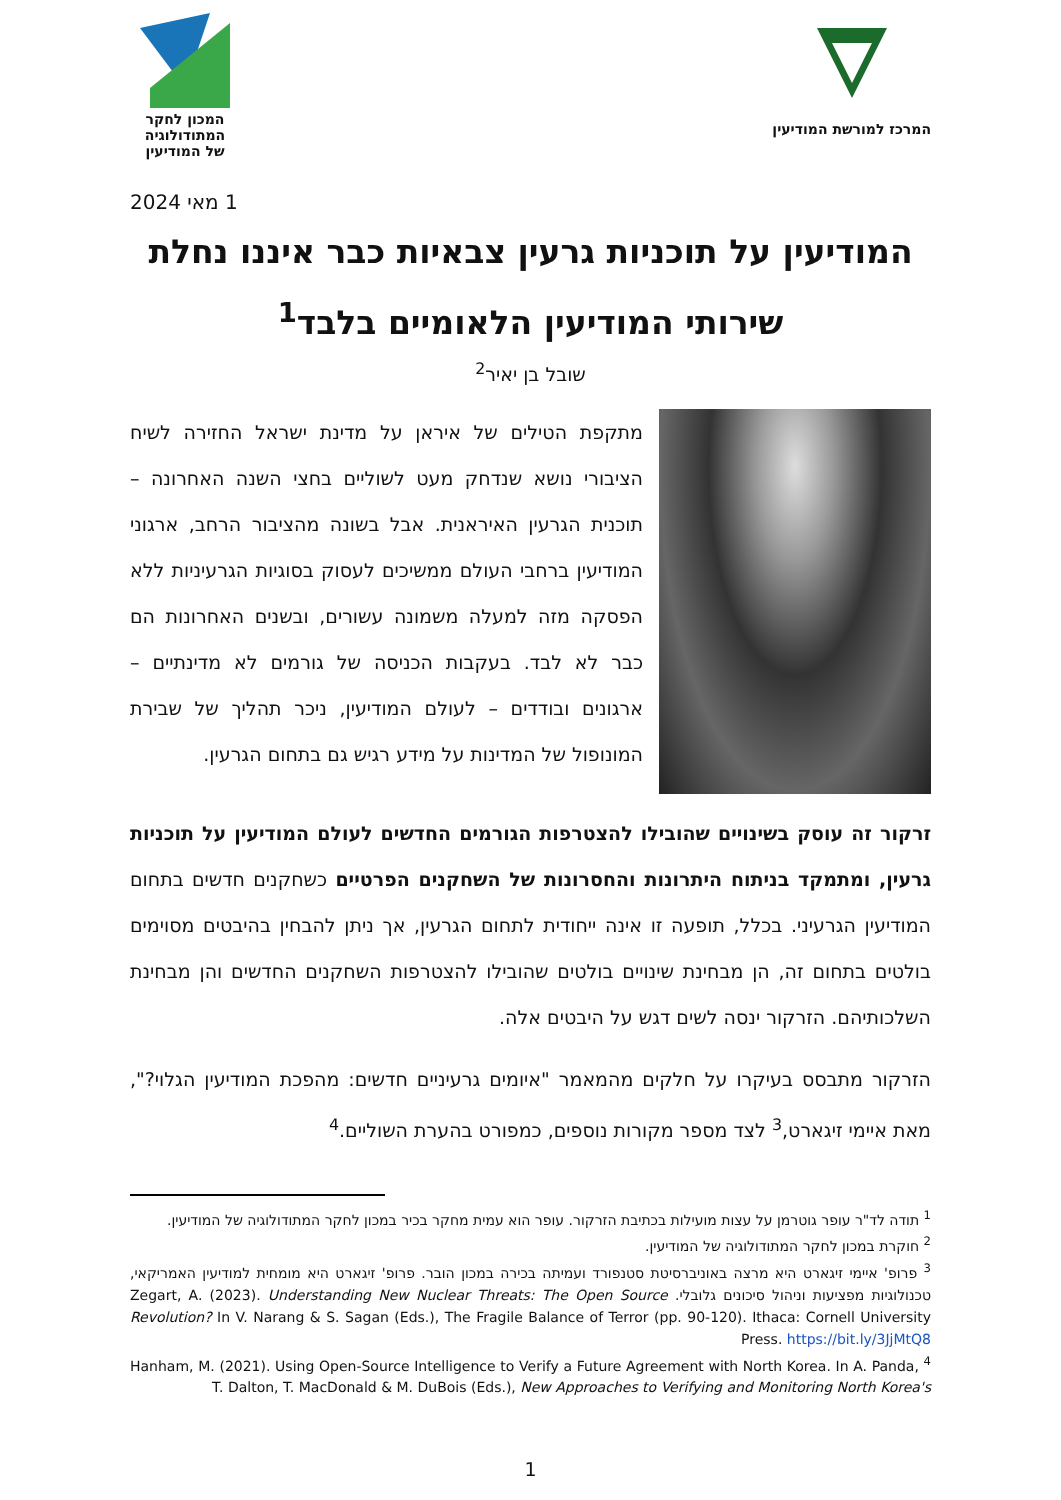המרכז למורשת המודיעין
המכון לחקר
המתודולוגיה
של המודיעין
1 מאי 2024
המודיעין על תוכניות גרעין צבאיות כבר איננו נחלת שירותי המודיעין הלאומיים בלבד<sup>1</sup>
שובל בן יאיר<sup>2</sup>
מתקפת הטילים של איראן על מדינת ישראל החזירה לשיח הציבורי נושא שנדחק מעט לשוליים בחצי השנה האחרונה – תוכנית הגרעין האיראנית. אבל בשונה מהציבור הרחב, ארגוני המודיעין ברחבי העולם ממשיכים לעסוק בסוגיות הגרעיניות ללא הפסקה מזה למעלה משמונה עשורים, ובשנים האחרונות הם כבר לא לבד. בעקבות הכניסה של גורמים לא מדינתיים – ארגונים ובודדים – לעולם המודיעין, ניכר תהליך של שבירת המונופול של המדינות על מידע רגיש גם בתחום הגרעין.
זרקור זה עוסק בשינויים שהובילו להצטרפות הגורמים החדשים לעולם המודיעין על תוכניות גרעין, ומתמקד בניתוח היתרונות והחסרונות של השחקנים הפרטיים כשחקנים חדשים בתחום המודיעין הגרעיני. בכלל, תופעה זו אינה ייחודית לתחום הגרעין, אך ניתן להבחין בהיבטים מסוימים בולטים בתחום זה, הן מבחינת שינויים בולטים שהובילו להצטרפות השחקנים החדשים והן מבחינת השלכותיהם. הזרקור ינסה לשים דגש על היבטים אלה.
הזרקור מתבסס בעיקרו על חלקים מהמאמר "איומים גרעיניים חדשים: מהפכת המודיעין הגלוי?", מאת איימי זיגארט,<sup>3</sup> לצד מספר מקורות נוספים, כמפורט בהערת השוליים.<sup>4</sup>
<sup>1</sup> תודה לד"ר עופר גוטרמן על עצות מועילות בכתיבת הזרקור. עופר הוא עמית מחקר בכיר במכון לחקר המתודולוגיה של המודיעין.
<sup>2</sup> חוקרת במכון לחקר המתודולוגיה של המודיעין.
<sup>3</sup> פרופ' איימי זיגארט היא מרצה באוניברסיטת סטנפורד ועמיתה בכירה במכון הובר. פרופ' זיגארט היא מומחית למודיעין האמריקאי, טכנולוגיות מפציעות וניהול סיכונים גלובלי. Zegart, A. (2023). Understanding New Nuclear Threats: The Open Source Revolution? In V. Narang & S. Sagan (Eds.), The Fragile Balance of Terror (pp. 90-120). Ithaca: Cornell University Press. https://bit.ly/3JjMtQ8
<sup>4</sup> Hanham, M. (2021). Using Open-Source Intelligence to Verify a Future Agreement with North Korea. In A. Panda, T. Dalton, T. MacDonald & M. DuBois (Eds.), New Approaches to Verifying and Monitoring North Korea's
1